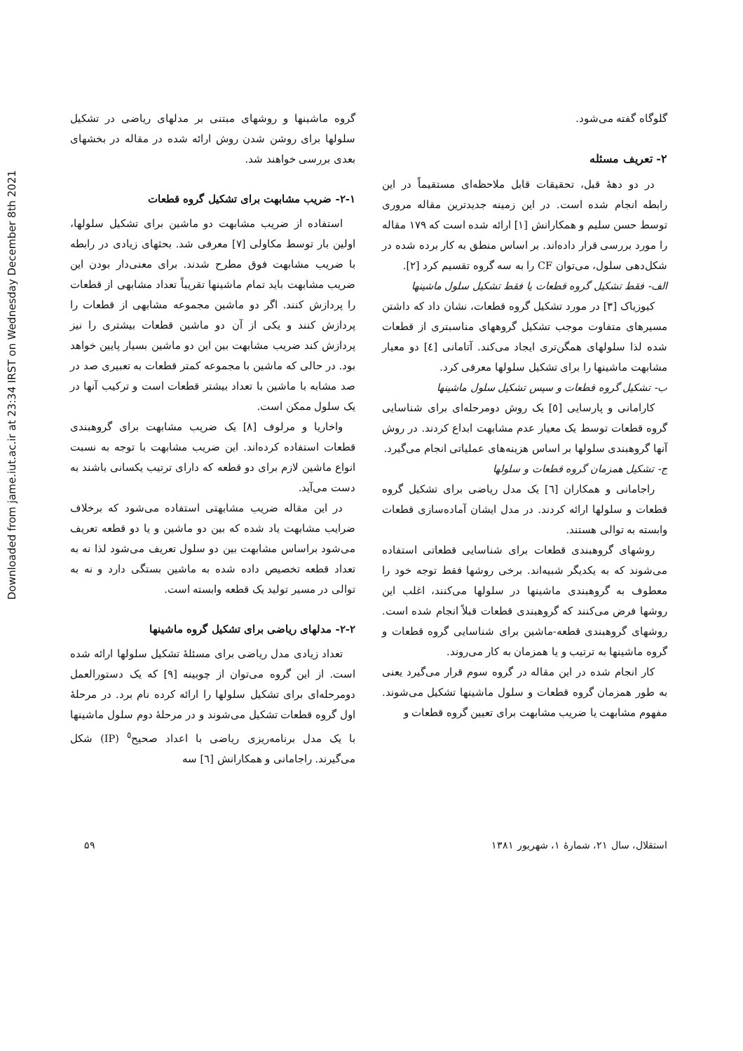Downloaded from jame.iut.ac.ir at 23:34 IRST on Wednesday December 8th 2021
گلوگاه گفته می‌شود.
۲- تعریف مسئله
در دو دهۀ قبل، تحقیقات قابل ملاحظه‌ای مستقیماً در این رابطه انجام شده است. در این زمینه جدیدترین مقاله مروری توسط حسن سلیم و همکارانش [۱] ارائه شده است که ۱۷۹ مقاله را مورد بررسی قرار داده‌اند. بر اساس منطق به کار برده شده در شکل‌دهی سلول، می‌توان CF را به سه گروه تقسیم کرد [۲].
الف- فقط تشکیل گروه قطعات یا فقط تشکیل سلول ماشینها
کیوزیاک [۳] در مورد تشکیل گروه قطعات، نشان داد که داشتن مسیرهای متفاوت موجب تشکیل گروههای مناسبتری از قطعات شده لذا سلولهای همگن‌تری ایجاد می‌کند. آتامانی [٤] دو معیار مشابهت ماشینها را برای تشکیل سلولها معرفی کرد.
ب- تشکیل گروه قطعات و سپس تشکیل سلول ماشینها
کارامانی و پارسایی [٥] یک روش دومرحله‌ای برای شناسایی گروه قطعات توسط یک معیار عدم مشابهت ابداع کردند. در روش آنها گروهبندی سلولها بر اساس هزینه‌های عملیاتی انجام می‌گیرد.
ج- تشکیل همزمان گروه قطعات و سلولها
راجامانی و همکاران [٦] یک مدل ریاضی برای تشکیل گروه قطعات و سلولها ارائه کردند. در مدل ایشان آماده‌سازی قطعات وابسته به توالی هستند.
روشهای گروهبندی قطعات برای شناسایی قطعاتی استفاده می‌شوند که به یکدیگر شبیه‌اند. برخی روشها فقط توجه خود را معطوف به گروهبندی ماشینها در سلولها می‌کنند، اغلب این روشها فرض می‌کنند که گروهبندی قطعات قبلاً انجام شده است. روشهای گروهبندی قطعه-ماشین برای شناسایی گروه قطعات و گروه ماشینها به ترتیب و یا همزمان به کار می‌روند.
کار انجام شده در این مقاله در گروه سوم قرار می‌گیرد یعنی به طور همزمان گروه قطعات و سلول ماشینها تشکیل می‌شوند. مفهوم مشابهت یا ضریب مشابهت برای تعیین گروه قطعات و
گروه ماشینها و روشهای مبتنی بر مدلهای ریاضی در تشکیل سلولها برای روشن شدن روش ارائه شده در مقاله در بخشهای بعدی بررسی خواهند شد.
۲-۱- ضریب مشابهت برای تشکیل گروه قطعات
استفاده از ضریب مشابهت دو ماشین برای تشکیل سلولها، اولین بار توسط مکاولی [۷] معرفی شد. بحثهای زیادی در رابطه با ضریب مشابهت فوق مطرح شدند. برای معنی‌دار بودن این ضریب مشابهت باید تمام ماشینها تقریباً تعداد مشابهی از قطعات را پردازش کنند. اگر دو ماشین مجموعه مشابهی از قطعات را پردازش کنند و یکی از آن دو ماشین قطعات بیشتری را نیز پردازش کند ضریب مشابهت بین این دو ماشین بسیار پایین خواهد بود. در حالی که ماشین با مجموعه کمتر قطعات به تعبیری صد در صد مشابه با ماشین با تعداد بیشتر قطعات است و ترکیب آنها در یک سلول ممکن است.
واخاریا و مرلوف [۸] یک ضریب مشابهت برای گروهبندی قطعات استفاده کرده‌اند. این ضریب مشابهت با توجه به نسبت انواع ماشین لازم برای دو قطعه که دارای ترتیب یکسانی باشند به دست می‌آید.
در این مقاله ضریب مشابهتی استفاده می‌شود که برخلاف ضرایب مشابهت یاد شده که بین دو ماشین و یا دو قطعه تعریف می‌شود براساس مشابهت بین دو سلول تعریف می‌شود لذا نه به تعداد قطعه تخصیص داده شده به ماشین بستگی دارد و نه به توالی در مسیر تولید یک قطعه وابسته است.
۲-۲- مدلهای ریاضی برای تشکیل گروه ماشینها
تعداد زیادی مدل ریاضی برای مسئلۀ تشکیل سلولها ارائه شده است. از این گروه می‌توان از چوبینه [۹] که یک دستورالعمل دومرحله‌ای برای تشکیل سلولها را ارائه کرده نام برد. در مرحلۀ اول گروه قطعات تشکیل می‌شوند و در مرحلۀ دوم سلول ماشینها با یک مدل برنامه‌ریزی ریاضی با اعداد صحیح<sup>٥</sup> (IP) شکل می‌گیرند. راجامانی و همکارانش [٦] سه
استقلال، سال ۲۱، شمارۀ ۱، شهریور ۱۳۸۱ ۵۹